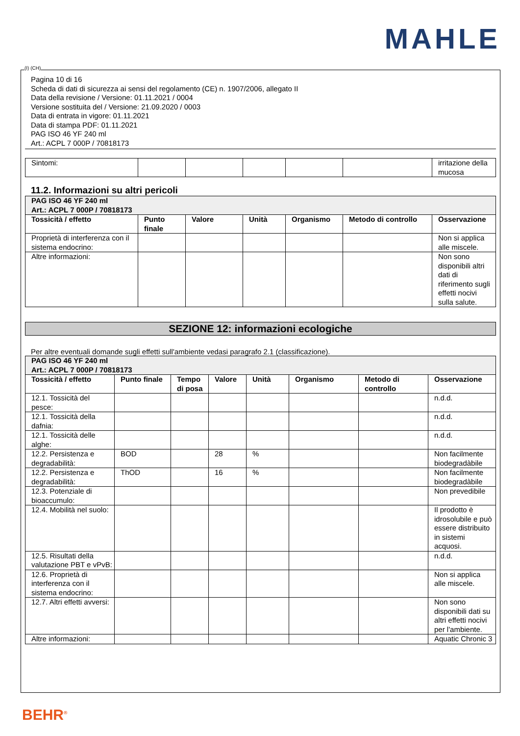MAHLE
Pagina 10 di 16
Scheda di dati di sicurezza ai sensi del regolamento (CE) n. 1907/2006, allegato II
Data della revisione / Versione: 01.11.2021 / 0004
Versione sostituita del / Versione: 21.09.2020 / 0003
Data di entrata in vigore: 01.11.2021
Data di stampa PDF: 01.11.2021
PAG ISO 46 YF 240 ml
Art.: ACPL 7 000P / 70818173
| Sintomi: | | | | | | irritazione della mucosa |
11.2. Informazioni su altri pericoli
| PAG ISO 46 YF 240 ml Art.: ACPL 7 000P / 70818173 | | | | | | |
| Tossicità / effetto | Punto finale | Valore | Unità | Organismo | Metodo di controllo | Osservazione |
| Proprietà di interferenza con il sistema endocrino: | | | | | | Non si applica alle miscele. |
| Altre informazioni: | | | | | | Non sono disponibili altri dati di riferimento sugli effetti nocivi sulla salute. |
SEZIONE 12: informazioni ecologiche
Per altre eventuali domande sugli effetti sull'ambiente vedasi paragrafo 2.1 (classificazione).
| PAG ISO 46 YF 240 ml Art.: ACPL 7 000P / 70818173 | | | | | | | |
| Tossicità / effetto | Punto finale | Tempo di posa | Valore | Unità | Organismo | Metodo di controllo | Osservazione |
| 12.1. Tossicità del pesce: | | | | | | | n.d.d. |
| 12.1. Tossicità della dafnia: | | | | | | | n.d.d. |
| 12.1. Tossicità delle alghe: | | | | | | | n.d.d. |
| 12.2. Persistenza e degradabilità: | BOD | | 28 | % | | | Non facilmente biodegradàbile |
| 12.2. Persistenza e degradabilità: | ThOD | | 16 | % | | | Non facilmente biodegradàbile |
| 12.3. Potenziale di bioaccumulo: | | | | | | | Non prevedibile |
| 12.4. Mobilità nel suolo: | | | | | | | Il prodotto è idrosolubile e può essere distribuito in sistemi acquosi. |
| 12.5. Risultati della valutazione PBT e vPvB: | | | | | | | n.d.d. |
| 12.6. Proprietà di interferenza con il sistema endocrino: | | | | | | | Non si applica alle miscele. |
| 12.7. Altri effetti avversi: | | | | | | | Non sono disponibili dati su altri effetti nocivi per l'ambiente. |
| Altre informazioni: | | | | | | | Aquatic Chronic 3 |
(I) (CH)
BEHR<sup>®</sup>